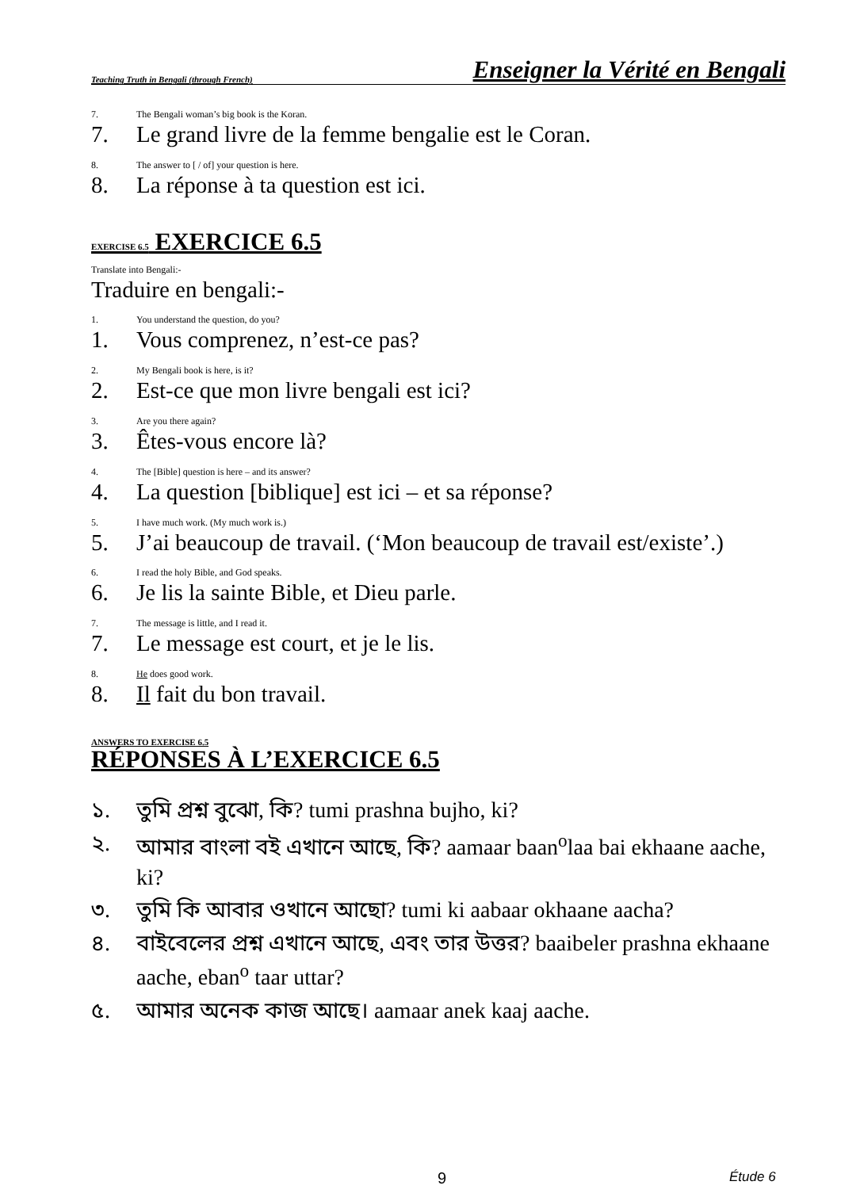Teaching Truth in Bengali (through French) Enseigner la Vérité en Bengali
7. The Bengali woman’s big book is the Koran.
7. Le grand livre de la femme bengalie est le Coran.
8. The answer to [ / of] your question is here.
8. La réponse à ta question est ici.
EXERCISE 6.5 EXERCICE 6.5
Translate into Bengali:-
Traduire en bengali:-
1. You understand the question, do you?
1. Vous comprenez, n’est-ce pas?
2. My Bengali book is here, is it?
2. Est-ce que mon livre bengali est ici?
3. Are you there again?
3. Êtes-vous encore là?
4. The [Bible] question is here – and its answer?
4. La question [biblique] est ici – et sa réponse?
5. I have much work. (My much work is.)
5. J’ai beaucoup de travail. (‘Mon beaucoup de travail est/existe’.)
6. I read the holy Bible, and God speaks.
6. Je lis la sainte Bible, et Dieu parle.
7. The message is little, and I read it.
7. Le message est court, et je le lis.
8. He does good work.
8. Il fait du bon travail.
ANSWERS TO EXERCISE 6.5
RÉPONSES À L’EXERCICE 6.5
১. তুমি প্রশ্ন বুঝো, কি? tumi prashna bujho, ki?
২. আমার বাংলা বই এখানে আছে, কি? aamaar baan<sup>o</sup>laa bai ekhaane aache, ki?
৩. তুমি কি আবার ওখানে আছো? tumi ki aabaar okhaane aacha?
৪. বাইবেলের প্রশ্ন এখানে আছে, এবং তার উত্তর? baaibeler prashna ekhaane aache, eban<sup>o</sup> taar uttar?
৫. আমার অনেক কাজ আছে। aamaar anek kaaj aache.
9 Étude 6